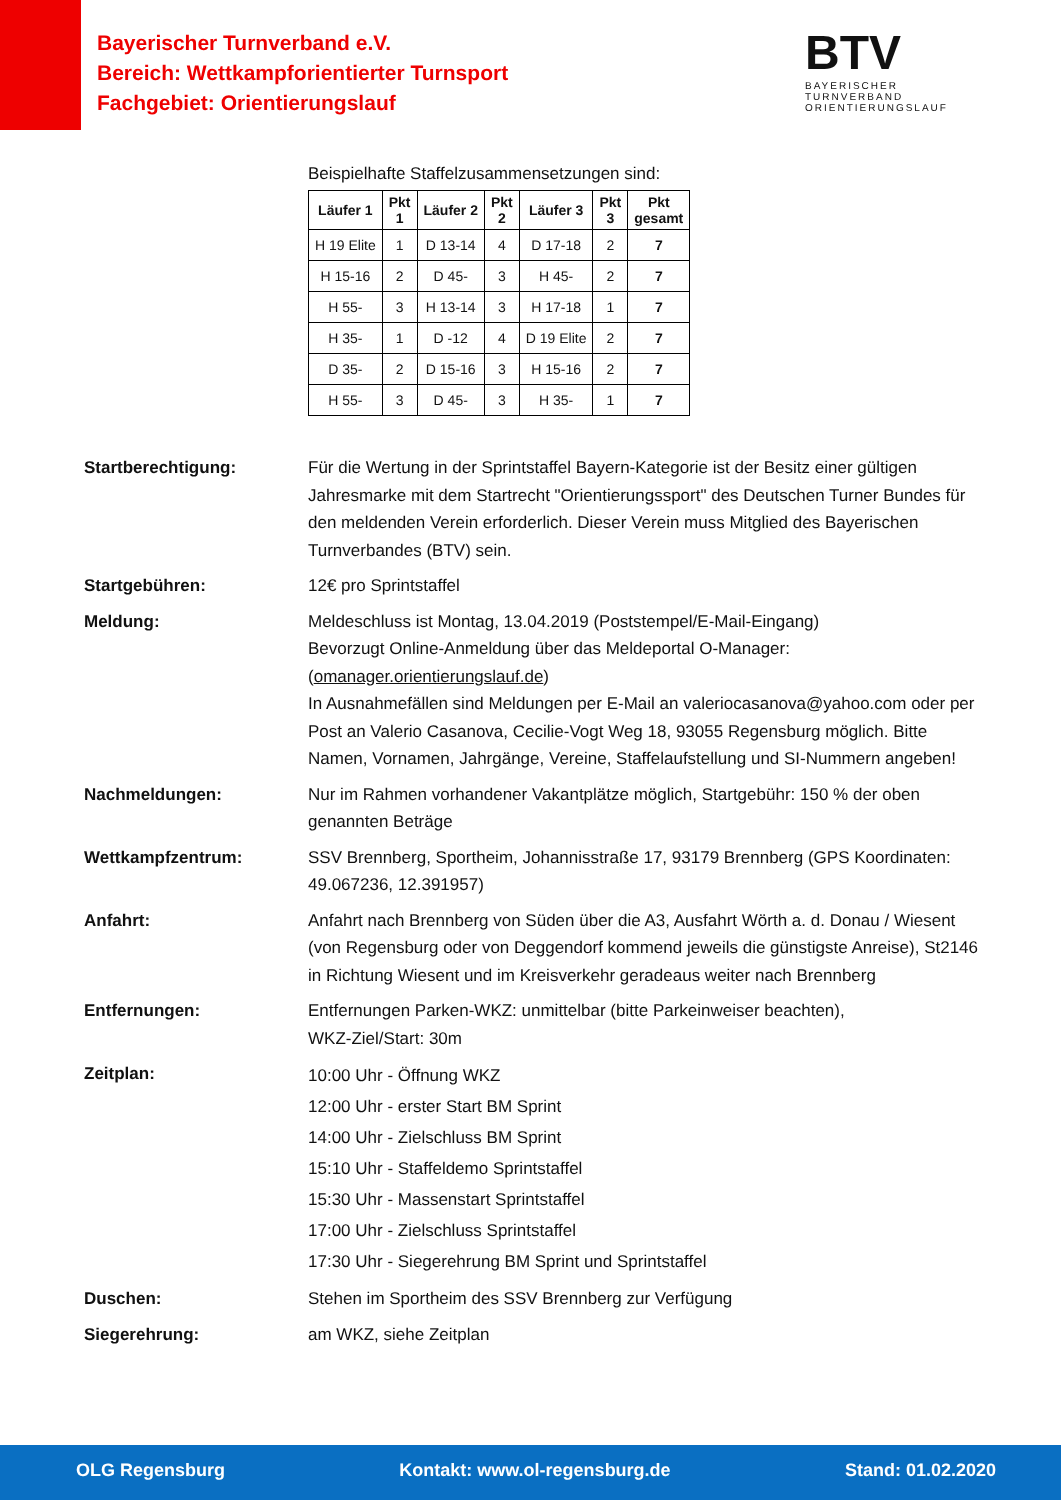Bayerischer Turnverband e.V.
Bereich: Wettkampforientierter Turnsport
Fachgebiet: Orientierungslauf
BTV
BAYERISCHER TURNVERBAND
ORIENTIERUNGSLAUF
Beispielhafte Staffelzusammensetzungen sind:
| Läufer 1 | Pkt 1 | Läufer 2 | Pkt 2 | Läufer 3 | Pkt 3 | Pkt gesamt |
| --- | --- | --- | --- | --- | --- | --- |
| H 19 Elite | 1 | D 13-14 | 4 | D 17-18 | 2 | 7 |
| H 15-16 | 2 | D 45- | 3 | H 45- | 2 | 7 |
| H 55- | 3 | H 13-14 | 3 | H 17-18 | 1 | 7 |
| H 35- | 1 | D -12 | 4 | D 19 Elite | 2 | 7 |
| D 35- | 2 | D 15-16 | 3 | H 15-16 | 2 | 7 |
| H 55- | 3 | D 45- | 3 | H 35- | 1 | 7 |
Startberechtigung: Für die Wertung in der Sprintstaffel Bayern-Kategorie ist der Besitz einer gültigen Jahresmarke mit dem Startrecht "Orientierungssport" des Deutschen Turner Bundes für den meldenden Verein erforderlich. Dieser Verein muss Mitglied des Bayerischen Turnverbandes (BTV) sein.
Startgebühren: 12€ pro Sprintstaffel
Meldung: Meldeschluss ist Montag, 13.04.2019 (Poststempel/E-Mail-Eingang)
Bevorzugt Online-Anmeldung über das Meldeportal O-Manager: (omanager.orientierungslauf.de)
In Ausnahmefällen sind Meldungen per E-Mail an valeriocasanova@yahoo.com oder per Post an Valerio Casanova, Cecilie-Vogt Weg 18, 93055 Regensburg möglich. Bitte Namen, Vornamen, Jahrgänge, Vereine, Staffelaufstellung und SI-Nummern angeben!
Nachmeldungen: Nur im Rahmen vorhandener Vakantplätze möglich, Startgebühr: 150 % der oben genannten Beträge
Wettkampfzentrum: SSV Brennberg, Sportheim, Johannisstraße 17, 93179 Brennberg (GPS Koordinaten: 49.067236, 12.391957)
Anfahrt: Anfahrt nach Brennberg von Süden über die A3, Ausfahrt Wörth a. d. Donau / Wiesent (von Regensburg oder von Deggendorf kommend jeweils die günstigste Anreise), St2146 in Richtung Wiesent und im Kreisverkehr geradeaus weiter nach Brennberg
Entfernungen: Entfernungen Parken-WKZ: unmittelbar (bitte Parkeinweiser beachten),
WKZ-Ziel/Start: 30m
Zeitplan:
10:00 Uhr - Öffnung WKZ
12:00 Uhr - erster Start BM Sprint
14:00 Uhr - Zielschluss BM Sprint
15:10 Uhr - Staffeldemo Sprintstaffel
15:30 Uhr - Massenstart Sprintstaffel
17:00 Uhr - Zielschluss Sprintstaffel
17:30 Uhr - Siegerehrung BM Sprint und Sprintstaffel
Duschen: Stehen im Sportheim des SSV Brennberg zur Verfügung
Siegerehrung: am WKZ, siehe Zeitplan
OLG Regensburg Kontakt: www.ol-regensburg.de Stand: 01.02.2020